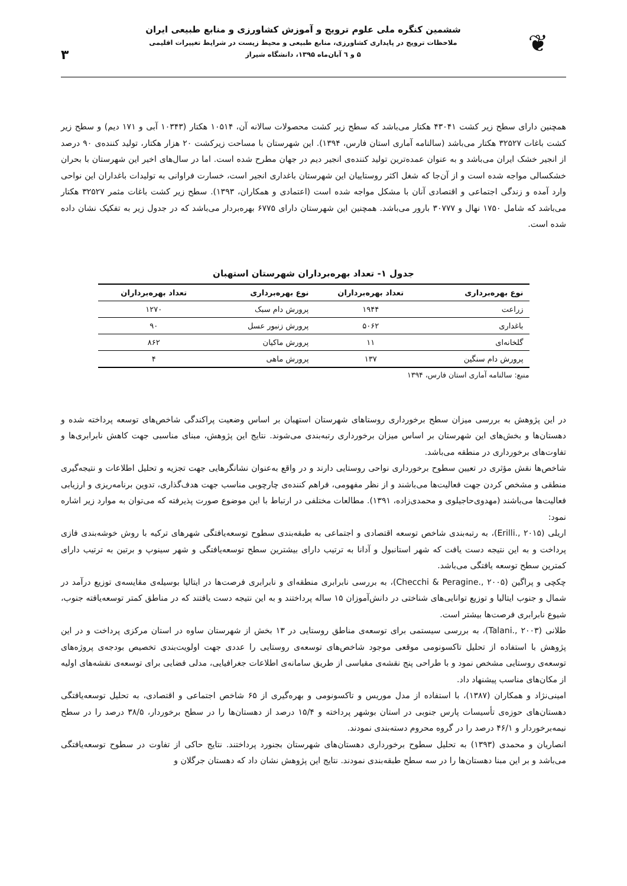❦
ششمین کنگره ملی علوم ترویج و آموزش کشاورزی و منابع طبیعی ایران
ملاحظات ترویج در پایداری کشاورزی، منابع طبیعی و محیط زیست در شرایط تغییرات اقلیمی
۵ و ٦ آبان‌ماه ۱۳۹۵، دانشگاه شیراز
۳
همچنین دارای سطح زیر کشت ۴۳۰۴۱ هکتار می‌باشد که سطح زیر کشت محصولات سالانه آن، ۱۰۵۱۴ هکتار (۱۰۳۴۳ آبی و ۱۷۱ دیم) و سطح زیر کشت باغات ۳۲۵۲۷ هکتار می‌باشد (سالنامه آماری استان فارس، ۱۳۹۴). این شهرستان با مساحت زیرکشت ۲۰ هزار هکتار، تولید کننده‌ی ۹۰ درصد از انجیر خشک ایران می‌باشد و به عنوان عمده‌ترین تولید کننده‌ی انجیر دیم در جهان مطرح شده است. اما در سال‌های اخیر این شهرستان با بحران خشکسالی مواجه شده است و از آن‌جا که شغل اکثر روستاییان این شهرستان باغداری انجیر است، خسارت فراوانی به تولیدات باغداران این نواحی وارد آمده و زندگی اجتماعی و اقتصادی آنان با مشکل مواجه شده است (اعتمادی و همکاران، ۱۳۹۳). سطح زیر کشت باغات مثمر ۳۲۵۲۷ هکتار می‌باشد که شامل ۱۷۵۰ نهال و ۳۰۷۷۷ بارور می‌باشد. همچنین این شهرستان دارای ۶۷۷۵ بهره‌بردار می‌باشد که در جدول زیر به تفکیک نشان داده شده است.
جدول ۱- تعداد بهره‌برداران شهرستان استهبان
| نوع بهره‌برداری | تعداد بهره‌برداران | نوع بهره‌برداری | تعداد بهره‌برداران |
| --- | --- | --- | --- |
| زراعت | ۱۹۴۴ | پرورش دام سبک | ۱۲۷۰ |
| باغداری | ۵۰۶۲ | پرورش زنبور عسل | ۹۰ |
| گلخانه‌ای | ۱۱ | پرورش ماکیان | ۸۶۲ |
| پرورش دام سنگین | ۱۳۷ | پرورش ماهی | ۴ |
منبع: سالنامه آماری استان فارس، ۱۳۹۴
در این پژوهش به بررسی میزان سطح برخورداری روستاهای شهرستان استهبان بر اساس وضعیت پراکندگی شاخص‌های توسعه پرداخته شده و دهستان‌ها و بخش‌های این شهرستان بر اساس میزان برخورداری رتبه‌بندی می‌شوند. نتایج این پژوهش، مبنای مناسبی جهت کاهش نابرابری‌ها و تفاوت‌های برخورداری در منطقه می‌باشد.
شاخص‌ها نقش مؤثری در تعیین سطوح برخورداری نواحی روستایی دارند و در واقع به‌عنوان نشانگرهایی جهت تجزیه و تحلیل اطلاعات و نتیجه‌گیری منطقی و مشخص کردن جهت فعالیت‌ها می‌باشند و از نظر مفهومی، فراهم کننده‌ی چارچوبی مناسب جهت هدف‌گذاری، تدوین برنامه‌ریزی و ارزیابی فعالیت‌ها می‌باشند (مهدوی‌حاجیلوی و محمدی‌زاده، ۱۳۹۱). مطالعات مختلفی در ارتباط با این موضوع صورت پذیرفته که می‌توان به موارد زیر اشاره نمود:
اریلی (Erilli., ۲۰۱۵)، به رتبه‌بندی شاخص توسعه اقتصادی و اجتماعی به طبقه‌بندی سطوح توسعه‌یافتگی شهرهای ترکیه با روش خوشه‌بندی فازی پرداخت و به این نتیجه دست یافت که شهر استانبول و آدانا به ترتیب دارای بیشترین سطح توسعه‌یافتگی و شهر سینوپ و برتین به ترتیب دارای کمترین سطح توسعه یافتگی می‌باشد.
چکچی و پراگین (Checchi & Peragine., ۲۰۰۵)، به بررسی نابرابری منطقه‌ای و نابرابری فرصت‌ها در ایتالیا بوسیله‌ی مقایسه‌ی توزیع درآمد در شمال و جنوب ایتالیا و توزیع توانایی‌های شناختی در دانش‌آموزان ۱۵ ساله پرداختند و به این نتیجه دست یافتند که در مناطق کمتر توسعه‌یافته جنوب، شیوع نابرابری فرصت‌ها بیشتر است.
طلانی (Talani., ۲۰۰۳)، به بررسی سیستمی برای توسعه‌ی مناطق روستایی در ۱۳ بخش از شهرستان ساوه در استان مرکزی پرداخت و در این پژوهش با استفاده از تحلیل تاکسونومی موقعی موجود شاخص‌های توسعه‌ی روستایی را عددی جهت اولویت‌بندی تخصیص بودجه‌ی پروژه‌های توسعه‌ی روستایی مشخص نمود و با طراحی پنج نقشه‌ی مقیاسی از طریق سامانه‌ی اطلاعات جغرافیایی، مدلی فضایی برای توسعه‌ی نقشه‌های اولیه از مکان‌های مناسب پیشنهاد داد.
امینی‌نژاد و همکاران (۱۳۸۷)، با استفاده از مدل موریس و تاکسونومی و بهره‌گیری از ۶۵ شاخص اجتماعی و اقتصادی، به تحلیل توسعه‌یافتگی دهستان‌های حوزه‌ی تأسیسات پارس جنوبی در استان بوشهر پرداخته و ۱۵/۴ درصد از دهستان‌ها را در سطح برخوردار، ۳۸/۵ درصد را در سطح نیمه‌برخوردار و ۴۶/۱ درصد را در گروه محروم دسته‌بندی نمودند.
انصاریان و محمدی (۱۳۹۳) به تحلیل سطوح برخورداری دهستان‌های شهرستان بجنورد پرداختند. نتایج حاکی از تفاوت در سطوح توسعه‌یافتگی می‌باشد و بر این مبنا دهستان‌ها را در سه سطح طبقه‌بندی نمودند. نتایج این پژوهش نشان داد که دهستان جرگلان و